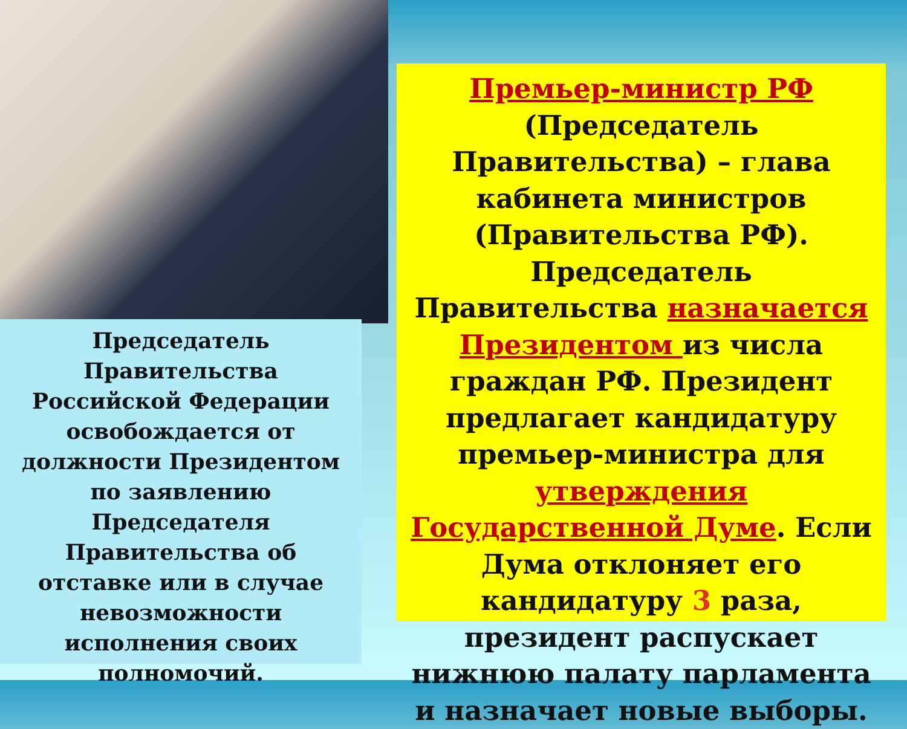Председатель Правительства Российской Федерации освобождается от должности Президентом по заявлению Председателя Правительства об отставке или в случае невозможности исполнения своих полномочий.
Премьер-министр РФ
(Председатель Правительства) – глава кабинета министров (Правительства РФ). Председатель Правительства назначается Президентом из числа граждан РФ. Президент предлагает кандидатуру премьер-министра для утверждения Государственной Думе. Если Дума отклоняет его кандидатуру 3 раза, президент распускает нижнюю палату парламента и назначает новые выборы.